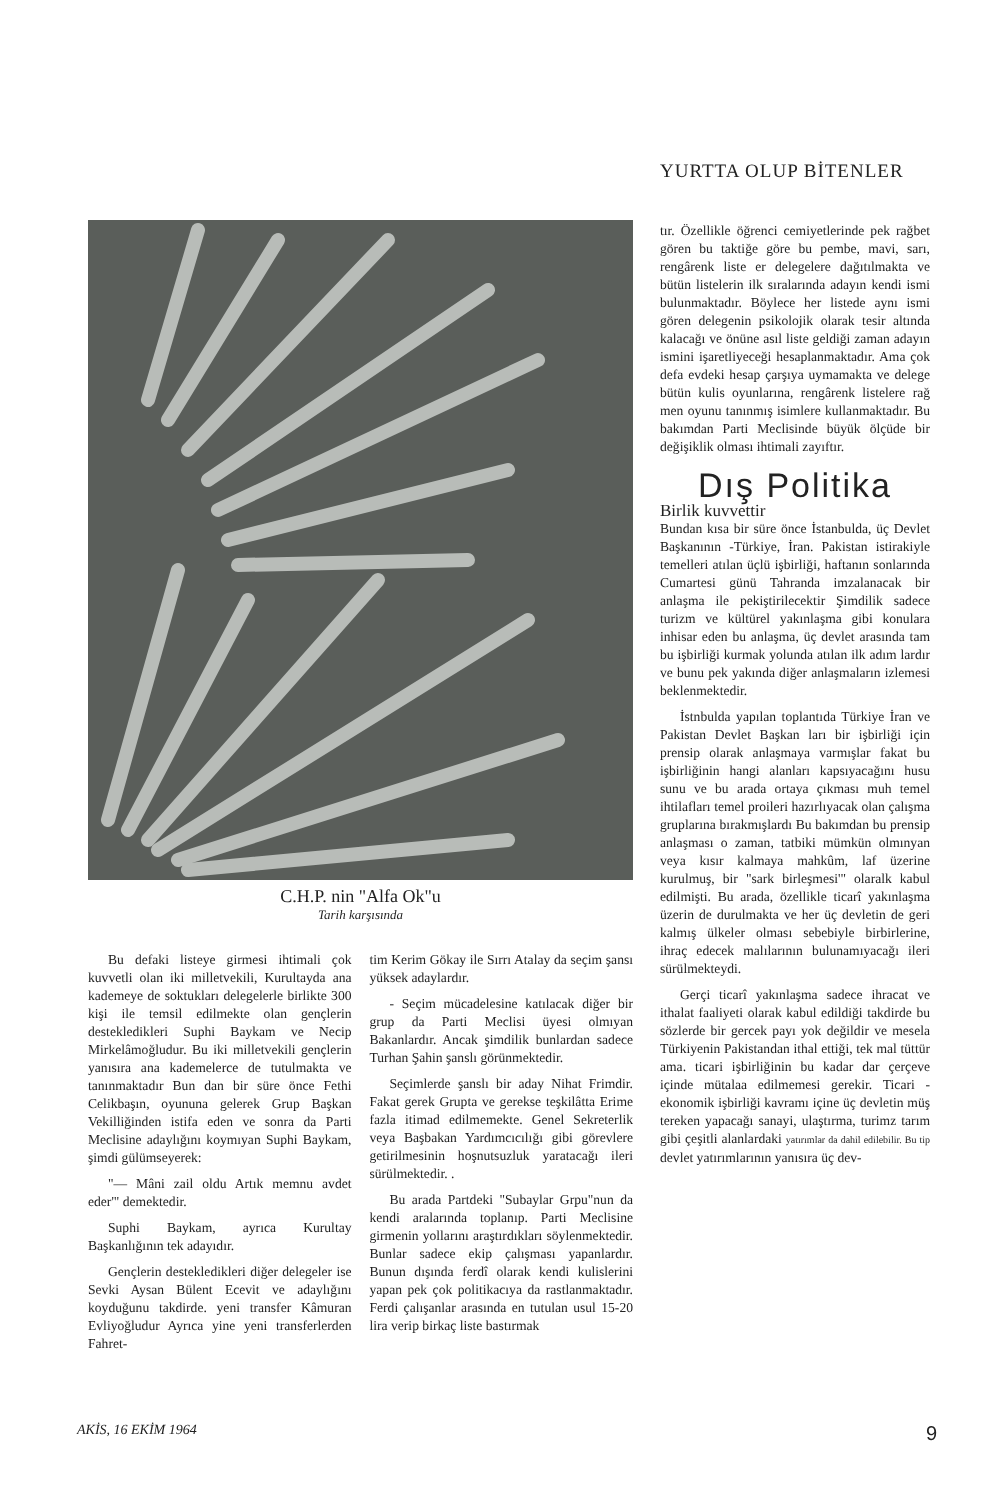YURTTA OLUP BİTENLER
C.H.P. nin "Alfa Ok"u
Tarih karşısında
Bu defaki listeye girmesi ihtimali çok kuvvetli olan iki milletvekili, Kurultayda ana kademeye de soktukları delegelerle birlikte 300 kişi ile temsil edilmekte olan gençlerin destekledikleri Suphi Baykam ve Necip Mirkelâmoğludur. Bu iki milletvekili gençlerin yanısıra ana kademelerce de tutulmakta ve tanınmaktadır Bun dan bir süre önce Fethi Celikbaşın, oyununa gelerek Grup Başkan Vekilliğinden istifa eden ve sonra da Parti Meclisine adaylığını koymıyan Suphi Baykam, şimdi gülümseyerek:
"— Mâni zail oldu Artık memnu avdet eder'" demektedir.
Suphi Baykam, ayrıca Kurultay Başkanlığının tek adayıdır.
Gençlerin destekledikleri diğer delegeler ise Sevki Aysan Bülent Ecevit ve adaylığını koyduğunu takdirde. yeni transfer Kâmuran Evliyoğludur Ayrıca yine yeni transferlerden Fahret-
tim Kerim Gökay ile Sırrı Atalay da seçim şansı yüksek adaylardır.
- Seçim mücadelesine katılacak diğer bir grup da Parti Meclisi üyesi olmıyan Bakanlardır. Ancak şimdilik bunlardan sadece Turhan Şahin şanslı görünmektedir.
Seçimlerde şanslı bir aday Nihat Frimdir. Fakat gerek Grupta ve gerekse teşkilâtta Erime fazla itimad edilmemekte. Genel Sekreterlik veya Başbakan Yardımcıcılığı gibi görevlere getirilmesinin hoşnutsuzluk yaratacağı ileri sürülmektedir. .
Bu arada Partdeki "Subaylar Grpu"nun da kendi aralarında toplanıp. Parti Meclisine girmenin yollarını araştırdıkları söylenmektedir. Bunlar sadece ekip çalışması yapanlardır. Bunun dışında ferdî olarak kendi kulislerini yapan pek çok politikacıya da rastlanmaktadır. Ferdi çalışanlar arasında en tutulan usul 15-20 lira verip birkaç liste bastırmak
tır. Özellikle öğrenci cemiyetlerinde pek rağbet gören bu taktiğe göre bu pembe, mavi, sarı, rengârenk liste er delegelere dağıtılmakta ve bütün listelerin ilk sıralarında adayın kendi ismi bulunmaktadır. Böylece her listede aynı ismi gören delegenin psikolojik olarak tesir altında kalacağı ve önüne asıl liste geldiği zaman adayın ismini işaretliyeceği hesaplanmaktadır. Ama çok defa evdeki hesap çarşıya uymamakta ve delege bütün kulis oyunlarına, rengârenk listelere rağ men oyunu tanınmış isimlere kullanmaktadır. Bu bakımdan Parti Meclisinde büyük ölçüde bir değişiklik olması ihtimali zayıftır.
Dış Politika
Birlik kuvvettir
Bundan kısa bir süre önce İstanbulda, üç Devlet Başkanının -Türkiye, İran. Pakistan istirakiyle temelleri atılan üçlü işbirliği, haftanın sonlarında Cumartesi günü Tahranda imzalanacak bir anlaşma ile pekiştirilecektir Şimdilik sadece turizm ve kültürel yakınlaşma gibi konulara inhisar eden bu anlaşma, üç devlet arasında tam bu işbirliği kurmak yolunda atılan ilk adım lardır ve bunu pek yakında diğer anlaşmaların izlemesi beklenmektedir.
İstnbulda yapılan toplantıda Türkiye İran ve Pakistan Devlet Başkan ları bir işbirliği için prensip olarak anlaşmaya varmışlar fakat bu işbirliğinin hangi alanları kapsıyacağını husu sunu ve bu arada ortaya çıkması muh temel ihtilafları temel proileri hazırlıyacak olan çalışma gruplarına bırakmışlardı Bu bakımdan bu prensip anlaşması o zaman, tatbiki mümkün olmınyan veya kısır kalmaya mahkûm, laf üzerine kurulmuş, bir "sark birleşmesi'" olaralk kabul edilmişti. Bu arada, özellikle ticarî yakınlaşma üzerin de durulmakta ve her üç devletin de geri kalmış ülkeler olması sebebiyle birbirlerine, ihraç edecek malılarının bulunamıyacağı ileri sürülmekteydi.
Gerçi ticarî yakınlaşma sadece ihracat ve ithalat faaliyeti olarak kabul edildiği takdirde bu sözlerde bir gercek payı yok değildir ve mesela Türkiyenin Pakistandan ithal ettiği, tek mal tüttür ama. ticari işbirliğinin bu kadar dar çerçeve içinde mütalaa edilmemesi gerekir. Ticari - ekonomik işbirliği kavramı içine üç devletin müş tereken yapacağı sanayi, ulaştırma, turimz tarım gibi çeşitli alanlardaki yatırımlar da dahil edilebilir. Bu tip devlet yatırımlarının yanısıra üç dev-
AKİS, 16 EKİM 1964 9